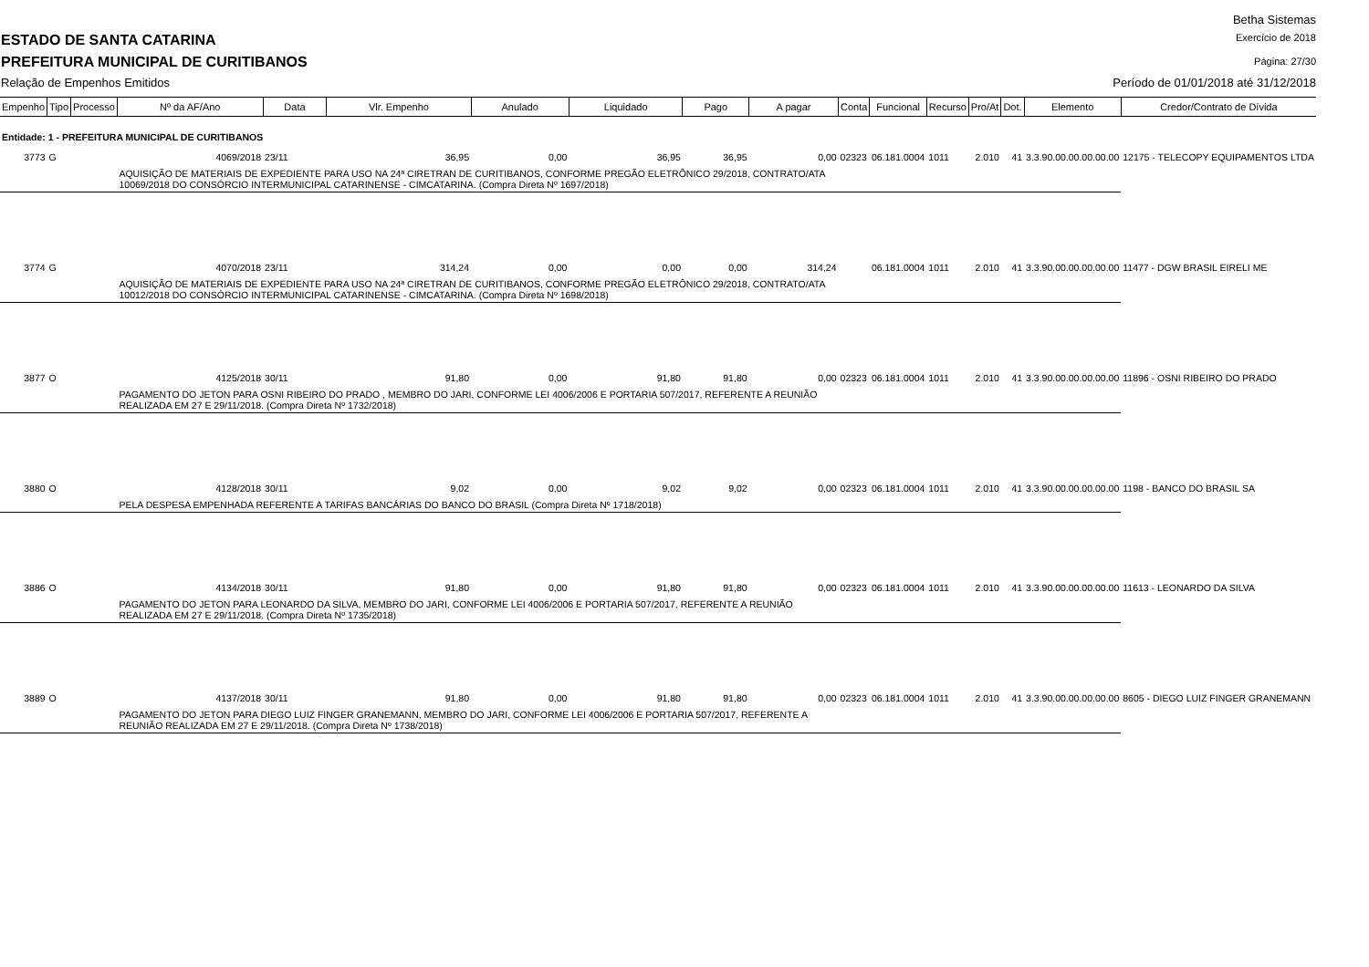Betha Sistemas
ESTADO DE SANTA CATARINA
Exercício de 2018
PREFEITURA MUNICIPAL DE CURITIBANOS
Página: 27/30
Relação de Empenhos Emitidos Período de 01/01/2018 até 31/12/2018
| Empenho | Tipo | Processo | Nº da AF/Ano | Data | Vlr. Empenho | Anulado | Liquidado | Pago | A pagar | Conta | Funcional | Recurso | Pro/At | Dot. | Elemento | Credor/Contrato de Dívida |
| --- | --- | --- | --- | --- | --- | --- | --- | --- | --- | --- | --- | --- | --- | --- | --- | --- |
| Entidade: 1 - PREFEITURA MUNICIPAL DE CURITIBANOS | | | | | | | | | | | | | | | | |
| 3773 | G | | 4069/2018 | 23/11 | 36,95 | 0,00 | 36,95 | 36,95 | 0,00 | 02323 | 06.181.0004 | 1011 | 2.010 | 41 | 3.3.90.00.00.00.00.00 | 12175 - TELECOPY EQUIPAMENTOS LTDA |
| | | | AQUISIÇÃO DE MATERIAIS DE EXPEDIENTE PARA USO NA 24ª CIRETRAN DE CURITIBANOS, CONFORME PREGÃO ELETRÔNICO 29/2018, CONTRATO/ATA 10069/2018 DO CONSÓRCIO INTERMUNICIPAL CATARINENSE - CIMCATARINA. (Compra Direta Nº 1697/2018) | | | | | | | | | | | | | |
| 3774 | G | | 4070/2018 | 23/11 | 314,24 | 0,00 | 0,00 | 0,00 | 314,24 | | 06.181.0004 | 1011 | 2.010 | 41 | 3.3.90.00.00.00.00.00 | 11477 - DGW BRASIL EIRELI ME |
| | | | AQUISIÇÃO DE MATERIAIS DE EXPEDIENTE PARA USO NA 24ª CIRETRAN DE CURITIBANOS, CONFORME PREGÃO ELETRÔNICO 29/2018, CONTRATO/ATA 10012/2018 DO CONSÓRCIO INTERMUNICIPAL CATARINENSE - CIMCATARINA. (Compra Direta Nº 1698/2018) | | | | | | | | | | | | | |
| 3877 | O | | 4125/2018 | 30/11 | 91,80 | 0,00 | 91,80 | 91,80 | 0,00 | 02323 | 06.181.0004 | 1011 | 2.010 | 41 | 3.3.90.00.00.00.00.00 | 11896 - OSNI RIBEIRO DO PRADO |
| | | | PAGAMENTO DO JETON PARA OSNI RIBEIRO DO PRADO , MEMBRO DO JARI, CONFORME LEI 4006/2006 E PORTARIA 507/2017, REFERENTE A REUNIÃO REALIZADA EM 27 E 29/11/2018. (Compra Direta Nº 1732/2018) | | | | | | | | | | | | | |
| 3880 | O | | 4128/2018 | 30/11 | 9,02 | 0,00 | 9,02 | 9,02 | 0,00 | 02323 | 06.181.0004 | 1011 | 2.010 | 41 | 3.3.90.00.00.00.00.00 | 1198 - BANCO DO BRASIL SA |
| | | | PELA DESPESA EMPENHADA REFERENTE A TARIFAS BANCÁRIAS DO BANCO DO BRASIL (Compra Direta Nº 1718/2018) | | | | | | | | | | | | | |
| 3886 | O | | 4134/2018 | 30/11 | 91,80 | 0,00 | 91,80 | 91,80 | 0,00 | 02323 | 06.181.0004 | 1011 | 2.010 | 41 | 3.3.90.00.00.00.00.00 | 11613 - LEONARDO DA SILVA |
| | | | PAGAMENTO DO JETON PARA LEONARDO DA SILVA, MEMBRO DO JARI, CONFORME LEI 4006/2006 E PORTARIA 507/2017, REFERENTE A REUNIÃO REALIZADA EM 27 E 29/11/2018. (Compra Direta Nº 1735/2018) | | | | | | | | | | | | | |
| 3889 | O | | 4137/2018 | 30/11 | 91,80 | 0,00 | 91,80 | 91,80 | 0,00 | 02323 | 06.181.0004 | 1011 | 2.010 | 41 | 3.3.90.00.00.00.00.00 | 8605 - DIEGO LUIZ FINGER GRANEMANN |
| | | | PAGAMENTO DO JETON PARA DIEGO LUIZ FINGER GRANEMANN, MEMBRO DO JARI, CONFORME LEI 4006/2006 E PORTARIA 507/2017, REFERENTE A REUNIÃO REALIZADA EM 27 E 29/11/2018. (Compra Direta Nº 1738/2018) | | | | | | | | | | | | | |